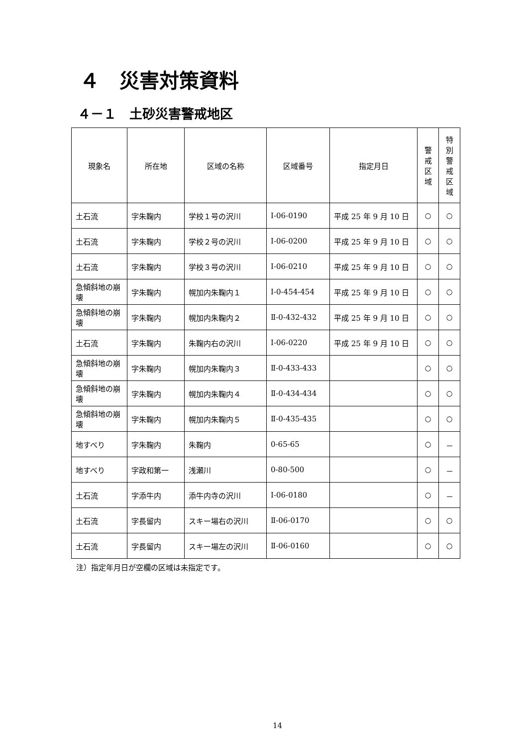４　災害対策資料
４－１　土砂災害警戒地区
| 現象名 | 所在地 | 区域の名称 | 区域番号 | 指定月日 | 警 戒 区 域 | 特 別 警 戒 区 域 |
| --- | --- | --- | --- | --- | --- | --- |
| 土石流 | 字朱鞠内 | 学校１号の沢川 | Ⅰ-06-0190 | 平成 25 年 9 月 10 日 | ○ | ○ |
| 土石流 | 字朱鞠内 | 学校２号の沢川 | Ⅰ-06-0200 | 平成 25 年 9 月 10 日 | ○ | ○ |
| 土石流 | 字朱鞠内 | 学校３号の沢川 | Ⅰ-06-0210 | 平成 25 年 9 月 10 日 | ○ | ○ |
| 急傾斜地の崩壊 | 字朱鞠内 | 幌加内朱鞠内１ | Ⅰ-0-454-454 | 平成 25 年 9 月 10 日 | ○ | ○ |
| 急傾斜地の崩壊 | 字朱鞠内 | 幌加内朱鞠内２ | Ⅱ-0-432-432 | 平成 25 年 9 月 10 日 | ○ | ○ |
| 土石流 | 字朱鞠内 | 朱鞠内右の沢川 | Ⅰ-06-0220 | 平成 25 年 9 月 10 日 | ○ | ○ |
| 急傾斜地の崩壊 | 字朱鞠内 | 幌加内朱鞠内３ | Ⅱ-0-433-433 | | ○ | ○ |
| 急傾斜地の崩壊 | 字朱鞠内 | 幌加内朱鞠内４ | Ⅱ-0-434-434 | | ○ | ○ |
| 急傾斜地の崩壊 | 字朱鞠内 | 幌加内朱鞠内５ | Ⅱ-0-435-435 | | ○ | ○ |
| 地すべり | 字朱鞠内 | 朱鞠内 | 0-65-65 | | ○ | － |
| 地すべり | 字政和第一 | 浅瀬川 | 0-80-500 | | ○ | － |
| 土石流 | 字添牛内 | 添牛内寺の沢川 | Ⅰ-06-0180 | | ○ | － |
| 土石流 | 字長留内 | スキー場右の沢川 | Ⅱ-06-0170 | | ○ | ○ |
| 土石流 | 字長留内 | スキー場左の沢川 | Ⅱ-06-0160 | | ○ | ○ |
注）指定年月日が空欄の区域は未指定です。
14